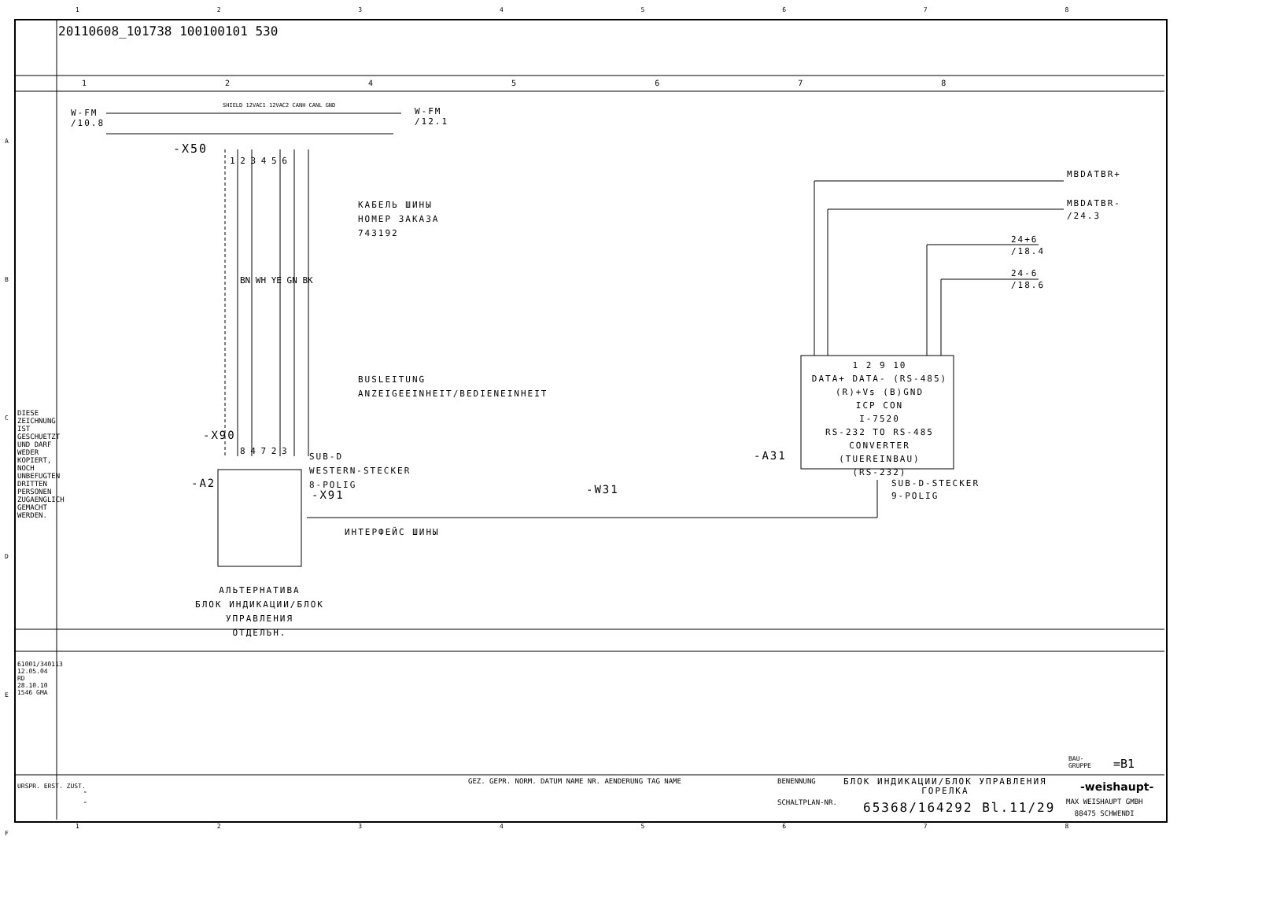20110608_101738 100100101 530
W-FM
/10.8
W-FM
/12.1
SHIELD 12VAC1 12VAC2 CANH CANL GND
-X50
1 2 3 4 5 6
КАБЕЛЬ ШИНЫ
НОМЕР ЗАКАЗА
743192
BN WH YE GN BK
BUSLEITUNG
ANZEIGEEINHEIT/BEDIENEINHEIT
-X90
8 4 7 2 3
SUB-D
WESTERN-STECKER
8-POLIG
-A2
-X91
ИНТЕРФЕЙС ШИНЫ
-W31
АЛЬТЕРНАТИВА
БЛОК ИНДИКАЦИИ/БЛОК УПРАВЛЕНИЯ
ОТДЕЛЬН.
-A31
1 2 9 10
DATA+ DATA- (RS-485) (R)+Vs (B)GND
ICP CON
I-7520
RS-232 TO RS-485
CONVERTER
(TUEREINBAU)
(RS-232)
SUB-D-STECKER
9-POLIG
MBDATBR+
MBDATBR-
/24.3
24+6
/18.4
24-6
/18.6
DIESE ZEICHNUNG IST GESCHUETZT UND DARF WEDER KOPIERT, NOCH UNBEFUGTEN DRITTEN PERSONEN ZUGAENGLICH GEMACHT WERDEN.
61001/340113 12.05.04 RD 28.10.10 1546 GMA
URSPR. ERST. ZUST.
-
-
GEZ. GEPR. NORM. DATUM NAME NR. AENDERUNG TAG NAME
BENENNUNG
БЛОК ИНДИКАЦИИ/БЛОК УПРАВЛЕНИЯ
ГОРЕЛКА
SCHALTPLAN-NR. 65368/164292 Bl.11/29
BAU-
GRUPPE
=B1
-weishaupt-
MAX WEISHAUPT GMBH
88475 SCHWENDI
1 2 3 4 5 6 7 8
1 2 3 4 5 6 7 8
1 2 4 5 6 7 8
A
B
C
D
E
F